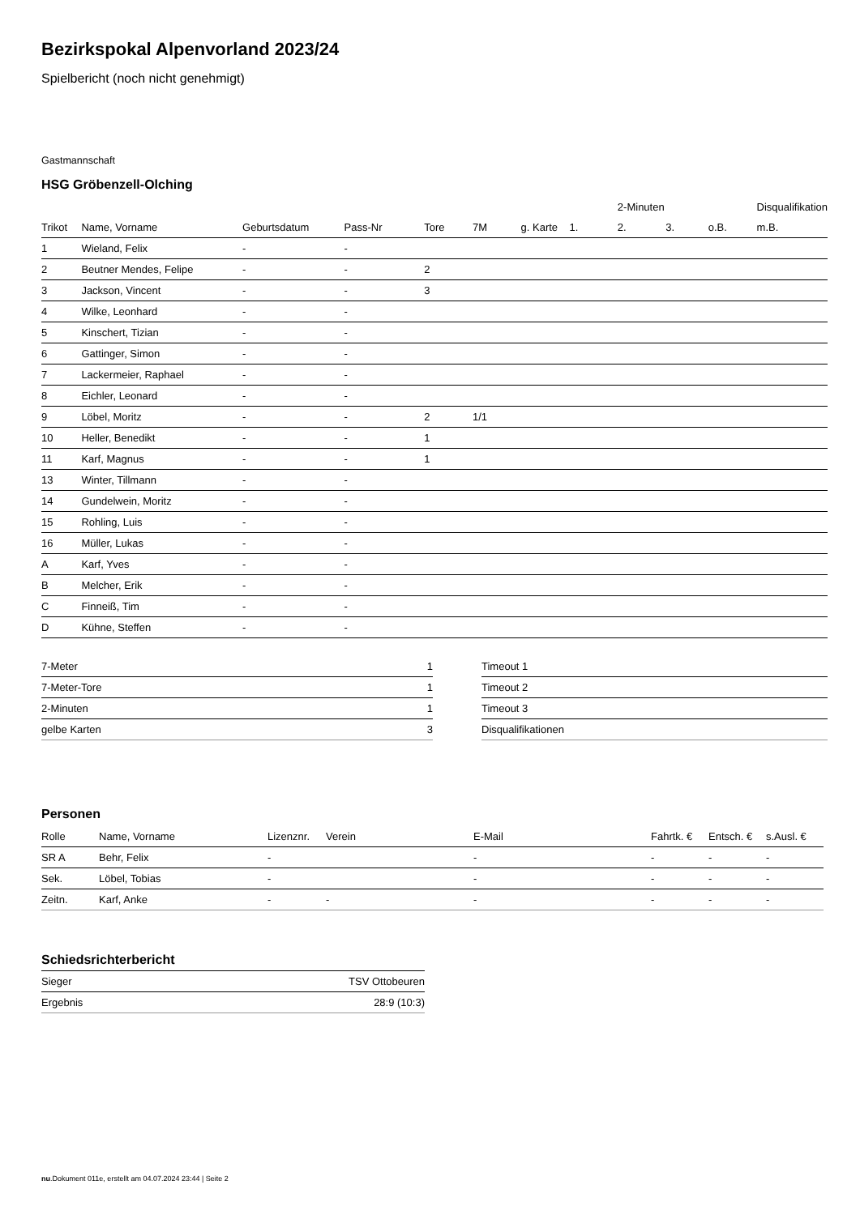Bezirkspokal Alpenvorland 2023/24
Spielbericht (noch nicht genehmigt)
Gastmannschaft
HSG Gröbenzell-Olching
| | | | | | | | | 2-Minuten | | | Disqualifikation |
| --- | --- | --- | --- | --- | --- | --- | --- | --- | --- | --- | --- |
| Trikot | Name, Vorname | Geburtsdatum | Pass-Nr | Tore | 7M | g. Karte | 1. | 2. | 3. | o.B. | m.B. |
| 1 | Wieland, Felix | - | - | | | | | | | | |
| 2 | Beutner Mendes, Felipe | - | - | 2 | | | | | | | |
| 3 | Jackson, Vincent | - | - | 3 | | | | | | | |
| 4 | Wilke, Leonhard | - | - | | | | | | | | |
| 5 | Kinschert, Tizian | - | - | | | | | | | | |
| 6 | Gattinger, Simon | - | - | | | | | | | | |
| 7 | Lackermeier, Raphael | - | - | | | | | | | | |
| 8 | Eichler, Leonard | - | - | | | | | | | | |
| 9 | Löbel, Moritz | - | - | 2 | 1/1 | | | | | | |
| 10 | Heller, Benedikt | - | - | 1 | | | | | | | |
| 11 | Karf, Magnus | - | - | 1 | | | | | | | |
| 13 | Winter, Tillmann | - | - | | | | | | | | |
| 14 | Gundelwein, Moritz | - | - | | | | | | | | |
| 15 | Rohling, Luis | - | - | | | | | | | | |
| 16 | Müller, Lukas | - | - | | | | | | | | |
| A | Karf, Yves | - | - | | | | | | | | |
| B | Melcher, Erik | - | - | | | | | | | | |
| C | Finneiß, Tim | - | - | | | | | | | | |
| D | Kühne, Steffen | - | - | | | | | | | | |
| 7-Meter | 1 |
| 7-Meter-Tore | 1 |
| 2-Minuten | 1 |
| gelbe Karten | 3 |
| Timeout 1 |
| Timeout 2 |
| Timeout 3 |
| Disqualifikationen |
Personen
| Rolle | Name, Vorname | Lizenznr. | Verein | E-Mail | Fahrtk. € | Entsch. € | s.Ausl. € |
| --- | --- | --- | --- | --- | --- | --- | --- |
| SR A | Behr, Felix | - | | - | - | - | - |
| Sek. | Löbel, Tobias | - | | - | - | - | - |
| Zeitn. | Karf, Anke | - | - | - | - | - | - |
Schiedsrichterbericht
| Sieger | TSV Ottobeuren |
| Ergebnis | 28:9 (10:3) |
nu.Dokument 011e, erstellt am 04.07.2024 23:44 | Seite 2